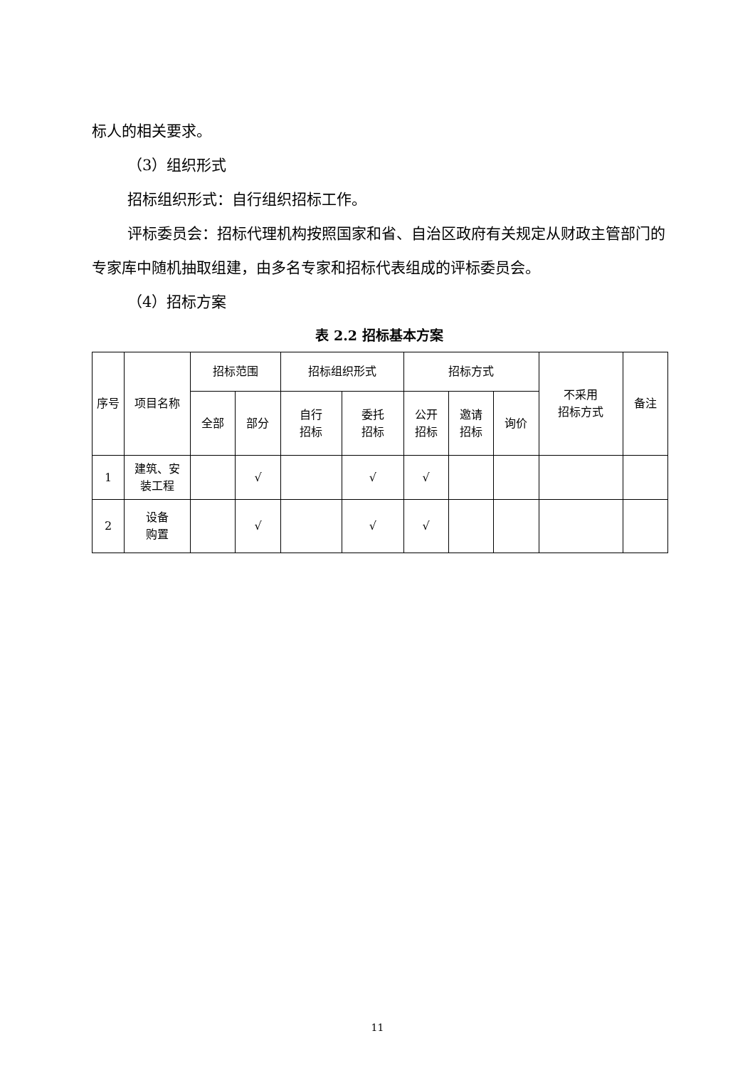标人的相关要求。
（3）组织形式
招标组织形式：自行组织招标工作。
评标委员会：招标代理机构按照国家和省、自治区政府有关规定从财政主管部门的专家库中随机抽取组建，由多名专家和招标代表组成的评标委员会。
（4）招标方案
表 2.2 招标基本方案
| 序号 | 项目名称 | 招标范围 | | 招标组织形式 | | 招标方式 | | | 不采用 招标方式 | 备注 |
| --- | --- | --- | --- | --- | --- | --- | --- | --- | --- | --- |
| | | 全部 | 部分 | 自行 招标 | 委托 招标 | 公开 招标 | 邀请 招标 | 询价 | | |
| 1 | 建筑、安 装工程 | | √ | | √ | √ | | | | |
| 2 | 设备 购置 | | √ | | √ | √ | | | | |
11